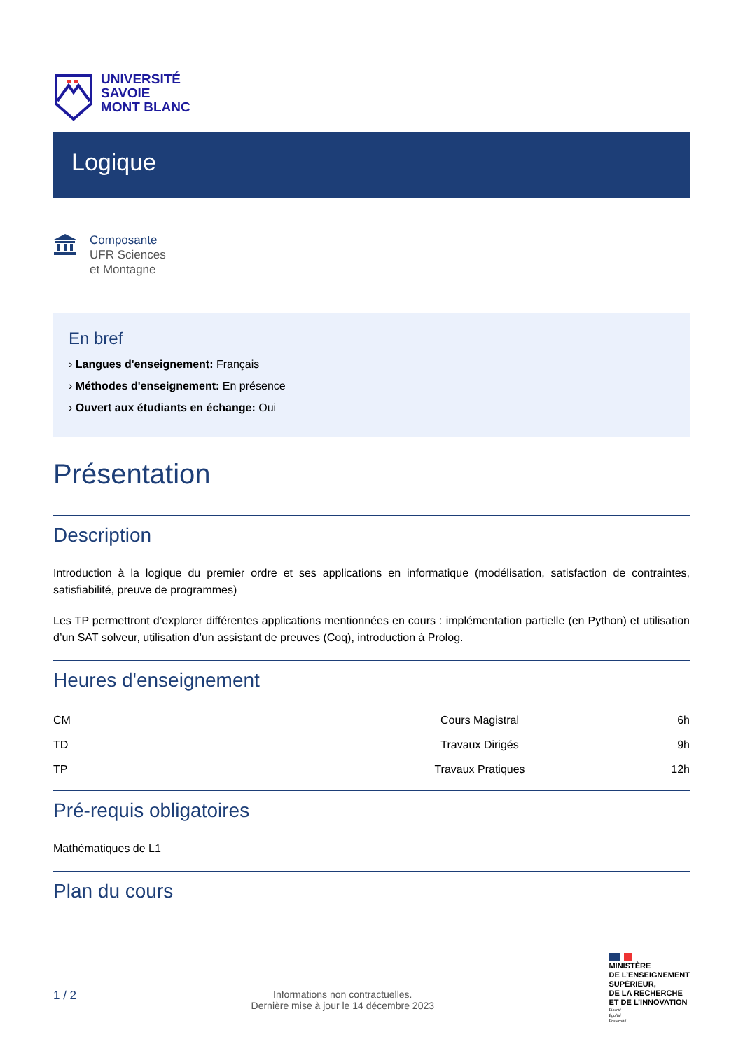UNIVERSITÉ
SAVOIE
MONT BLANC
Logique
Composante
UFR Sciences
et Montagne
En bref
› Langues d'enseignement: Français
› Méthodes d'enseignement: En présence
› Ouvert aux étudiants en échange: Oui
Présentation
Description
Introduction à la logique du premier ordre et ses applications en informatique (modélisation, satisfaction de contraintes, satisfiabilité, preuve de programmes)
Les TP permettront d’explorer différentes applications mentionnées en cours : implémentation partielle (en Python) et utilisation d’un SAT solveur, utilisation d’un assistant de preuves (Coq), introduction à Prolog.
Heures d'enseignement
| CM | Cours Magistral | 6h |
| TD | Travaux Dirigés | 9h |
| TP | Travaux Pratiques | 12h |
Pré-requis obligatoires
Mathématiques de L1
Plan du cours
1 / 2
Informations non contractuelles.
Dernière mise à jour le 14 décembre 2023
MINISTÈRE
DE L’ENSEIGNEMENT
SUPÉRIEUR,
DE LA RECHERCHE
ET DE L’INNOVATION
Liberté
Égalité
Fraternité